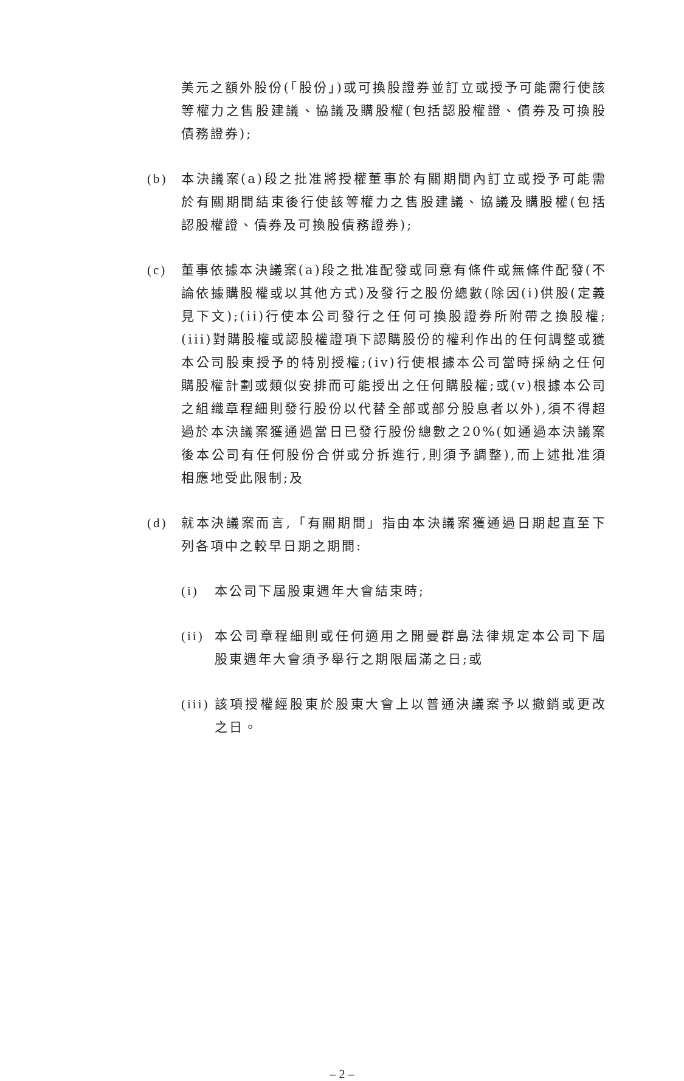美元之額外股份(「股份」)或可換股證券並訂立或授予可能需行使該等權力之售股建議、協議及購股權(包括認股權證、債券及可換股債務證券);
(b) 本決議案(a)段之批准將授權董事於有關期間內訂立或授予可能需於有關期間結束後行使該等權力之售股建議、協議及購股權(包括認股權證、債券及可換股債務證券);
(c) 董事依據本決議案(a)段之批准配發或同意有條件或無條件配發(不論依據購股權或以其他方式)及發行之股份總數(除因(i)供股(定義見下文);(ii)行使本公司發行之任何可換股證券所附帶之換股權;(iii)對購股權或認股權證項下認購股份的權利作出的任何調整或獲本公司股東授予的特別授權;(iv)行使根據本公司當時採納之任何購股權計劃或類似安排而可能授出之任何購股權;或(v)根據本公司之組織章程細則發行股份以代替全部或部分股息者以外),須不得超過於本決議案獲通過當日已發行股份總數之20%(如通過本決議案後本公司有任何股份合併或分拆進行,則須予調整),而上述批准須相應地受此限制;及
(d) 就本決議案而言,「有關期間」指由本決議案獲通過日期起直至下列各項中之較早日期之期間:
(i) 本公司下屆股東週年大會結束時;
(ii)
本公司章程細則或任何適用之開曼群島法律規定本公司下屆股東週年大會須予舉行之期限屆滿之日;或
(iii)
該項授權經股東於股東大會上以普通決議案予以撤銷或更改之日。
– 2 –